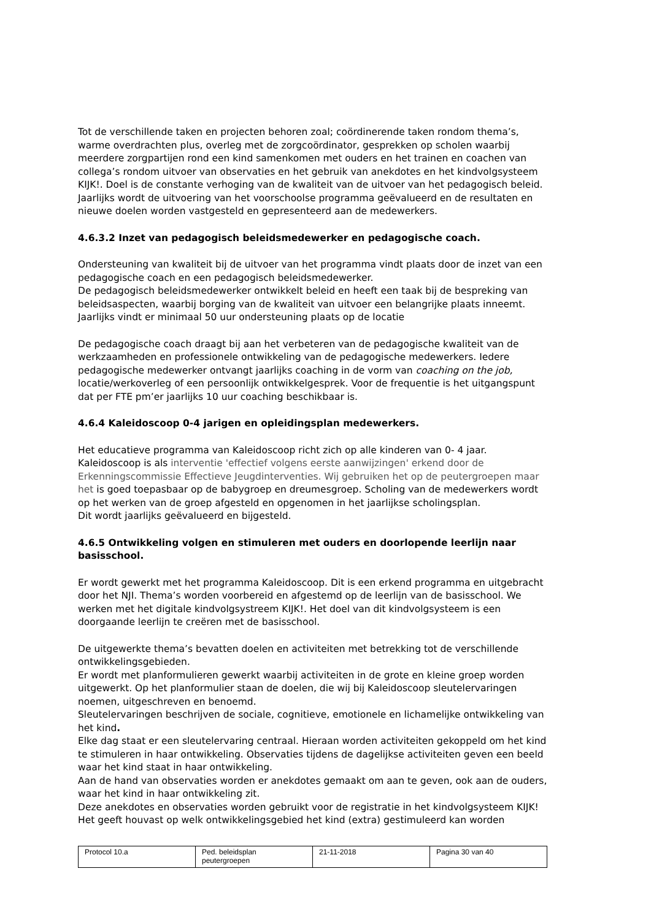Tot de verschillende taken en projecten behoren zoal; coördinerende taken rondom thema’s, warme overdrachten plus, overleg met de zorgcoördinator, gesprekken op scholen waarbij meerdere zorgpartijen rond een kind samenkomen met ouders en het trainen en coachen van collega’s rondom uitvoer van observaties en het gebruik van anekdotes en het kindvolgsysteem KIJK!. Doel is de constante verhoging van de kwaliteit van de uitvoer van het pedagogisch beleid.
Jaarlijks wordt de uitvoering van het voorschoolse programma geëvalueerd en de resultaten en nieuwe doelen worden vastgesteld en gepresenteerd aan de medewerkers.
4.6.3.2 Inzet van pedagogisch beleidsmedewerker en pedagogische coach.
Ondersteuning van kwaliteit bij de uitvoer van het programma vindt plaats door de inzet van een pedagogische coach en een pedagogisch beleidsmedewerker.
De pedagogisch beleidsmedewerker ontwikkelt beleid en heeft een taak bij de bespreking van beleidsaspecten, waarbij borging van de kwaliteit van uitvoer een belangrijke plaats inneemt. Jaarlijks vindt er minimaal 50 uur ondersteuning plaats op de locatie
De pedagogische coach draagt bij aan het verbeteren van de pedagogische kwaliteit van de werkzaamheden en professionele ontwikkeling van de pedagogische medewerkers. Iedere pedagogische medewerker ontvangt jaarlijks coaching in de vorm van coaching on the job, locatie/werkoverleg of een persoonlijk ontwikkelgesprek. Voor de frequentie is het uitgangspunt dat per FTE pm’er jaarlijks 10 uur coaching beschikbaar is.
4.6.4 Kaleidoscoop 0-4 jarigen en opleidingsplan medewerkers.
Het educatieve programma van Kaleidoscoop richt zich op alle kinderen van 0- 4 jaar. Kaleidoscoop is als interventie 'effectief volgens eerste aanwijzingen' erkend door de Erkenningscommissie Effectieve Jeugdinterventies. Wij gebruiken het op de peutergroepen maar het is goed toepasbaar op de babygroep en dreumesgroep. Scholing van de medewerkers wordt op het werken van de groep afgesteld en opgenomen in het jaarlijkse scholingsplan.
Dit wordt jaarlijks geëvalueerd en bijgesteld.
4.6.5 Ontwikkeling volgen en stimuleren met ouders en doorlopende leerlijn naar basisschool.
Er wordt gewerkt met het programma Kaleidoscoop. Dit is een erkend programma en uitgebracht door het NJI. Thema’s worden voorbereid en afgestemd op de leerlijn van de basisschool. We werken met het digitale kindvolgsystreem KIJK!. Het doel van dit kindvolgsysteem is een doorgaande leerlijn te creëren met de basisschool.
De uitgewerkte thema’s bevatten doelen en activiteiten met betrekking tot de verschillende ontwikkelingsgebieden.
Er wordt met planformulieren gewerkt waarbij activiteiten in de grote en kleine groep worden uitgewerkt. Op het planformulier staan de doelen, die wij bij Kaleidoscoop sleutelervaringen noemen, uitgeschreven en benoemd.
Sleutelervaringen beschrijven de sociale, cognitieve, emotionele en lichamelijke ontwikkeling van het kind.
Elke dag staat er een sleutelervaring centraal. Hieraan worden activiteiten gekoppeld om het kind te stimuleren in haar ontwikkeling. Observaties tijdens de dagelijkse activiteiten geven een beeld waar het kind staat in haar ontwikkeling.
Aan de hand van observaties worden er anekdotes gemaakt om aan te geven, ook aan de ouders, waar het kind in haar ontwikkeling zit.
Deze anekdotes en observaties worden gebruikt voor de registratie in het kindvolgsysteem KIJK! Het geeft houvast op welk ontwikkelingsgebied het kind (extra) gestimuleerd kan worden
| Protocol 10.a | Ped. beleidsplan peutergroepen | 21-11-2018 | Pagina 30 van 40 |